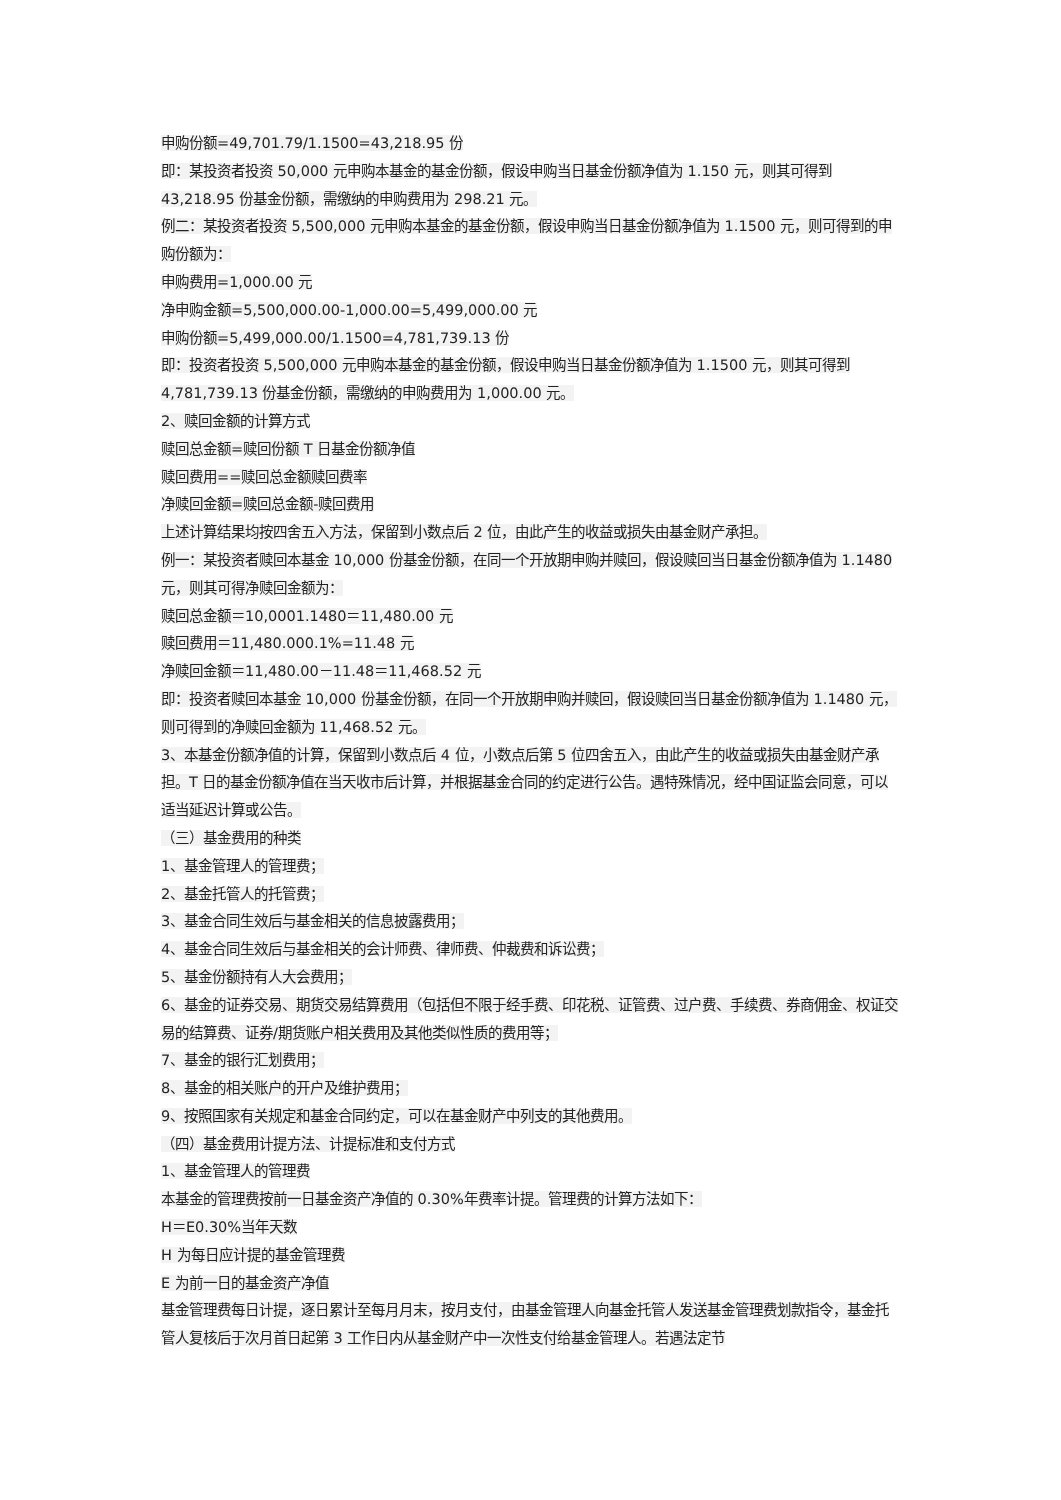申购份额=49,701.79/1.1500=43,218.95 份
即：某投资者投资 50,000 元申购本基金的基金份额，假设申购当日基金份额净值为 1.150 元，则其可得到 43,218.95 份基金份额，需缴纳的申购费用为 298.21 元。
例二：某投资者投资 5,500,000 元申购本基金的基金份额，假设申购当日基金份额净值为 1.1500 元，则可得到的申购份额为：
申购费用=1,000.00 元
净申购金额=5,500,000.00-1,000.00=5,499,000.00 元
申购份额=5,499,000.00/1.1500=4,781,739.13 份
即：投资者投资 5,500,000 元申购本基金的基金份额，假设申购当日基金份额净值为 1.1500 元，则其可得到 4,781,739.13 份基金份额，需缴纳的申购费用为 1,000.00 元。
2、赎回金额的计算方式
赎回总金额=赎回份额 T 日基金份额净值
赎回费用==赎回总金额赎回费率
净赎回金额=赎回总金额-赎回费用
上述计算结果均按四舍五入方法，保留到小数点后 2 位，由此产生的收益或损失由基金财产承担。
例一：某投资者赎回本基金 10,000 份基金份额，在同一个开放期申购并赎回，假设赎回当日基金份额净值为 1.1480 元，则其可得净赎回金额为：
赎回总金额＝10,0001.1480＝11,480.00 元
赎回费用＝11,480.000.1%=11.48 元
净赎回金额＝11,480.00－11.48＝11,468.52 元
即：投资者赎回本基金 10,000 份基金份额，在同一个开放期申购并赎回，假设赎回当日基金份额净值为 1.1480 元，则可得到的净赎回金额为 11,468.52 元。
3、本基金份额净值的计算，保留到小数点后 4 位，小数点后第 5 位四舍五入，由此产生的收益或损失由基金财产承担。T 日的基金份额净值在当天收市后计算，并根据基金合同的约定进行公告。遇特殊情况，经中国证监会同意，可以适当延迟计算或公告。
（三）基金费用的种类
1、基金管理人的管理费；
2、基金托管人的托管费；
3、基金合同生效后与基金相关的信息披露费用；
4、基金合同生效后与基金相关的会计师费、律师费、仲裁费和诉讼费；
5、基金份额持有人大会费用；
6、基金的证券交易、期货交易结算费用（包括但不限于经手费、印花税、证管费、过户费、手续费、券商佣金、权证交易的结算费、证券/期货账户相关费用及其他类似性质的费用等；
7、基金的银行汇划费用；
8、基金的相关账户的开户及维护费用；
9、按照国家有关规定和基金合同约定，可以在基金财产中列支的其他费用。
（四）基金费用计提方法、计提标准和支付方式
1、基金管理人的管理费
本基金的管理费按前一日基金资产净值的 0.30%年费率计提。管理费的计算方法如下：
H＝E0.30%当年天数
H 为每日应计提的基金管理费
E 为前一日的基金资产净值
基金管理费每日计提，逐日累计至每月月末，按月支付，由基金管理人向基金托管人发送基金管理费划款指令，基金托管人复核后于次月首日起第 3 工作日内从基金财产中一次性支付给基金管理人。若遇法定节